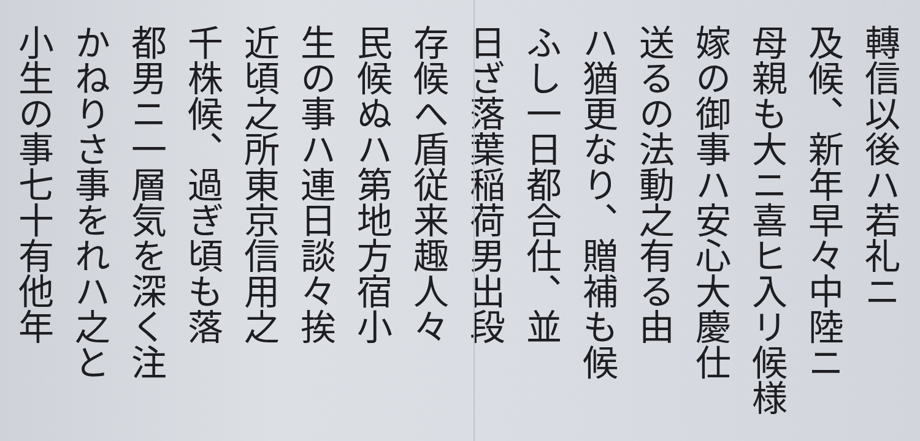轉信以後ハ若礼ニ
及候、新年早々中陸ニ
母親も大ニ喜ヒ入リ候様
嫁の御事ハ安心大慶仕
送るの法動之有る由
ハ猶更なり、贈補も候
ふし一日都合仕、並
日ざ落葉稲荷男出段
存候へ盾従来趣人々
民候ぬハ第地方宿小
生の事ハ連日談々挨
近頃之所東京信用之
千株候、過ぎ頃も落
都男ニ一層気を深く注
かねりさ事をれハ之と
小生の事七十有他年